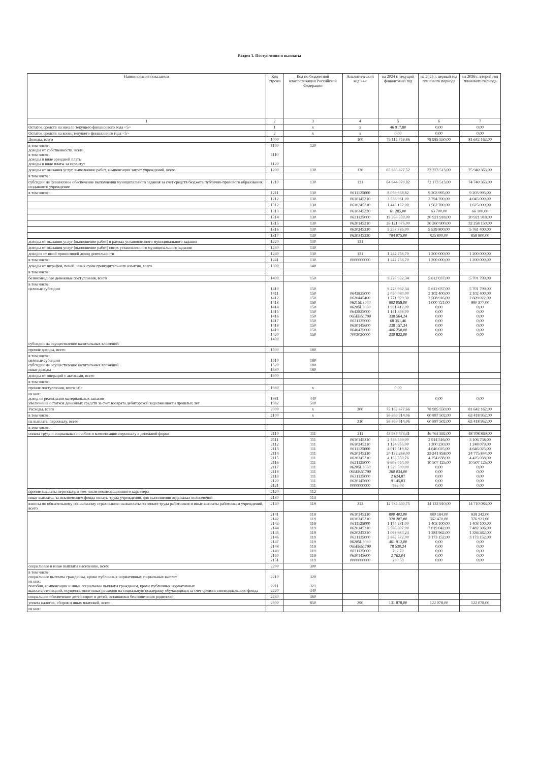Раздел 1. Поступления и выплаты
| Наименование показателя | Код строки | Код по бюджетной классификации Российской Федерации | Аналитический код <4> | на 2024 г. текущий финансовый год | на 2025 г. первый год планового периода | на 2026 г. второй год планового периода |
| --- | --- | --- | --- | --- | --- | --- |
| 1 | 2 | 3 | 4 | 5 | 6 | 7 |
| Остаток средств на начало текущего финансового года <5> | 1 | x | x | 46 917,80 | 0,00 | 0,00 |
| Остаток средств на конец текущего финансового года <5> | 2 | x | x | 0,00 | 0,00 | 0,00 |
| Доходы, всего | 1000 | | 100 | 75 115 759,86 | 78 985 550,00 | 81 642 162,00 |
| в том числе: доходы от собственности, всего в том числе: доходы в виде арендной платы доходы в виде платы за сервитут | 1100 1110 1120 | 120 | | | | |
| доходы от оказания услуг, выполнение работ, компенсации затрат учреждений, всего | 1200 | 130 | 130 | 65 886 827,52 | 73 373 513,00 | 75 940 363,00 |
| в том числе: | | | | | | |
| субсидии на финансовое обеспечение выполнения муниципального задания за счет средств бюджета публично-правового образования, создавшего учреждение | 1210 | 130 | 131 | 64 644 070,82 | 72 173 513,00 | 74 740 363,00 |
| в том числе: | 1211 | 130 | 0611125000 | 8 059 368,82 | 9 203 995,00 | 9 203 995,00 |
| | 1212 | 130 | 0610145310 | 3 536 961,00 | 3 794 700,00 | 4 045 000,00 |
| | 1312 | 130 | 0610245310 | 1 445 162,00 | 1 562 700,00 | 1 625 000,00 |
| | 1313 | 130 | 0610345320 | 61 285,00 | 63 700,00 | 66 100,00 |
| | 1314 | 130 | 0621125000 | 19 368 359,00 | 20 921 918,00 | 20 921 918,00 |
| | 1315 | 130 | 0620145310 | 26 121 075,00 | 30 260 900,00 | 32 258 150,00 |
| | 1316 | 130 | 0620245310 | 5 257 785,00 | 5 539 800,00 | 5 761 400,00 |
| | 1317 | 130 | 0620345320 | 794 075,00 | 825 800,00 | 858 800,00 |
| доходы от оказания услуг (выполнение работ) в рамках установленного муниципального задания | 1220 | 130 | 131 | | | |
| доходы от оказания услуг (выполнение работ) сверх установленного муниципального задания | 1230 | 130 | | | | |
| доходов от иной приносящей доход деятельности | 1240 | 130 | 131 | 1 242 756,70 | 1 200 000,00 | 1 200 000,00 |
| в том числе: | 1241 | 130 | 0000000000 | 1 242 756,70 | 1 200 000,00 | 1 200 000,00 |
| доходы от штрафов, пеней, иных сумм принудительного изъятия, всего | 1300 | 140 | | | | |
| в том числе: | | | | | | |
| безвозмездные денежные поступления, всего | 1400 | 150 | | 9 228 932,34 | 5 612 037,00 | 5 701 799,00 |
| в том числе: целевые субсидии субсидии на осуществление капитальных вложений | 1410 1411 1412 1413 1414 1415 1416 1417 1418 1419 1420 1430 | 150 150 150 150 150 150 150 150 150 150 150 | 0642825000 0620445400 06215L3040 06205L3030 0643825000 065EB51790 0631125000 0630145600 0640425000 7003020000 | 9 228 932,34 2 050 080,00 1 771 929,30 992 058,00 1 991 412,00 1 141 308,00 338 564,24 68 351,46 238 157,34 406 250,00 230 822,00 | 5 612 037,00 2 102 400,00 2 508 916,00 1 000 721,00 0,00 0,00 0,00 0,00 0,00 0,00 0,00 | 5 701 799,00 2 102 400,00 2 609 022,00 990 377,00 0,00 0,00 0,00 0,00 0,00 0,00 0,00 |
| прочие доходы, всего | 1500 | 180 | | | | |
| в том числе: целевые субсидии субсидии на осуществление капитальных вложений иные доходы | 1510 1520 1530 | 180 180 180 | | | | |
| доходы от операций с активами, всего | 1900 | | | | | |
| в том числе: | | | | | | |
| прочие поступления, всего <6> | 1980 | x | | 0,00 | | |
| из них: доход от реализации материальных запасов увеличение остатков денежных средств за счет возврата дебиторской задолженности прошлых лет | 1981 1982 | 440 510 | | | 0,00 | 0,00 |
| Расходы, всего | 2000 | x | 200 | 75 162 677,66 | 78 985 550,00 | 81 642 162,00 |
| в том числе: | 2100 | x | | 56 369 914,06 | 60 887 502,00 | 63 418 952,00 |
| на выплаты персоналу, всего | | | 210 | 56 369 914,06 | 60 887 502,00 | 63 418 952,00 |
| в том числе: | | | | | | |
| оплата труда и социальные пособия и компенсации персоналу в денежной форме | 2110 | 111 | 211 | 43 585 473,31 | 46 764 592,00 | 48 708 869,00 |
| | 2111 2112 2113 2114 2115 2116 2117 2118 2119 2120 2121 | 111 111 111 111 111 111 111 111 111 111 111 | 0610145310 0610245310 0611125000 0620145310 0620245310 0621125000 06205L3030 065EB51790 0631125000 0630145600 0000000000 | 2 736 559,00 1 124 955,00 4 017 519,82 20 132 268,00 4 163 850,76 9 608 054,00 1 529 500,00 260 034,00 2 624,87 9 145,83 962,03 | 2 914 516,00 1 200 230,00 4 646 025,00 23 241 858,00 4 254 838,00 10 507 125,00 0,00 0,00 0,00 0,00 0,00 | 3 106 758,00 1 248 079,00 4 646 025,00 24 775 844,00 4 425 038,00 10 507 125,00 0,00 0,00 0,00 0,00 0,00 |
| прочие выплаты персоналу, в том числе компенсационного характера | 2120 | 112 | | | | |
| иные выплаты, за исключением фонда оплаты труда учреждения, для выполнения отдельных полномочий | 2130 | 113 | | | | |
| взносы по обязательному социальному страхованию на выплаты по оплате труда работников и иные выплаты работникам учреждений, всего | 2140 | 119 | 213 | 12 784 440,75 | 14 122 910,00 | 14 710 083,00 |
| | 2141 2142 2143 2144 2145 2146 2147 2148 2149 2150 2151 | 119 119 119 119 119 119 119 119 119 119 119 | 0610145310 0610245310 0611125000 0620145310 0620245310 0621125000 06205L3030 065EB51790 0631125000 0630145600 0000000000 | 800 402,00 320 207,00 1 174 231,00 5 988 807,00 1 093 934,24 2 862 572,00 461 912,00 78 530,24 792,70 2 762,04 290,53 | 880 184,00 362 470,00 1 403 100,00 7 019 042,00 1 284 962,00 3 173 152,00 0,00 0,00 0,00 0,00 0,00 | 938 242,00 376 921,00 1 403 100,00 7 482 306,00 1 336 362,00 3 173 152,00 0,00 0,00 0,00 0,00 0,00 |
| социальные и иные выплаты населению, всего | 2200 | 300 | | | | |
| в том числе: социальные выплаты гражданам, кроме публичных нормативных социальных выплат из них: пособия, компенсации и иные социальные выплаты гражданам, кроме публичных нормативных выплата стипендий, осуществление иных расходов на социальную поддержку обучающихся за счет средств стипендиального фонда | 2210 2211 2220 | 320 321 340 | | | | |
| социальное обеспечение детей-сирот и детей, оставшихся без попечения родителей | 2230 | 360 | | | | |
| уплата налогов, сборов и иных платежей, всего | 2300 | 850 | 290 | 131 878,00 | 122 078,00 | 122 078,00 |
| из них: | | | | | | |